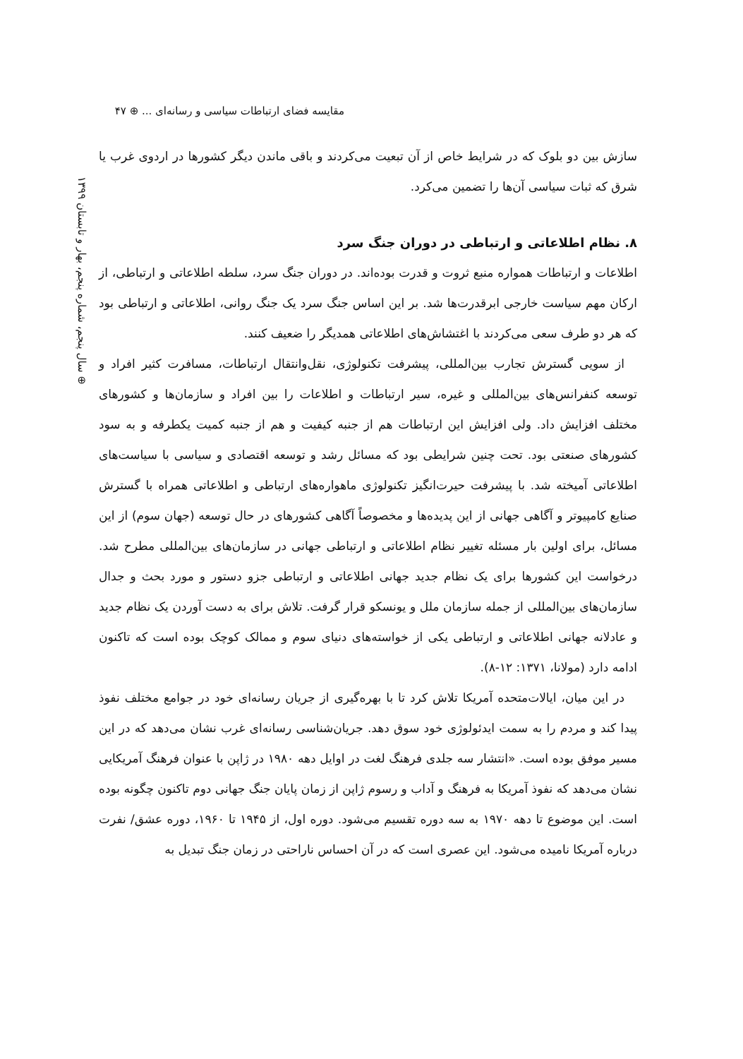مقایسه فضای ارتباطات سیاسی و رسانه‌ای ... ⊕ ۴۷
⊕ سال پنجم، شماره پنجم، بهار و تابستان ۱۳۹۹
سازش بین دو بلوک که در شرایط خاص از آن تبعیت می‌کردند و باقی ماندن دیگر کشورها در اردوی غرب یا شرق که ثبات سیاسی آن‌ها را تضمین می‌کرد.
۸. نظام اطلاعاتی و ارتباطی در دوران جنگ سرد
اطلاعات و ارتباطات همواره منبع ثروت و قدرت بوده‌اند. در دوران جنگ سرد، سلطه اطلاعاتی و ارتباطی، از ارکان مهم سیاست خارجی ابرقدرت‌ها شد. بر این اساس جنگ سرد یک جنگ روانی، اطلاعاتی و ارتباطی بود که هر دو طرف سعی می‌کردند با اغتشاش‌های اطلاعاتی همدیگر را ضعیف کنند.
از سویی گسترش تجارب بین‌المللی، پیشرفت تکنولوژی، نقل‌وانتقال ارتباطات، مسافرت کثیر افراد و توسعه کنفرانس‌های بین‌المللی و غیره، سیر ارتباطات و اطلاعات را بین افراد و سازمان‌ها و کشورهای مختلف افزایش داد. ولی افزایش این ارتباطات هم از جنبه کیفیت و هم از جنبه کمیت یکطرفه و به سود کشورهای صنعتی بود. تحت چنین شرایطی بود که مسائل رشد و توسعه اقتصادی و سیاسی با سیاست‌های اطلاعاتی آمیخته شد. با پیشرفت حیرت‌انگیز تکنولوژی ماهواره‌های ارتباطی و اطلاعاتی همراه با گسترش صنایع کامپیوتر و آگاهی جهانی از این پدیده‌ها و مخصوصاً آگاهی کشورهای در حال توسعه (جهان سوم) از این مسائل، برای اولین بار مسئله تغییر نظام اطلاعاتی و ارتباطی جهانی در سازمان‌های بین‌المللی مطرح شد. درخواست این کشورها برای یک نظام جدید جهانی اطلاعاتی و ارتباطی جزو دستور و مورد بحث و جدال سازمان‌های بین‌المللی از جمله سازمان ملل و یونسکو قرار گرفت. تلاش برای به دست آوردن یک نظام جدید و عادلانه جهانی اطلاعاتی و ارتباطی یکی از خواسته‌های دنیای سوم و ممالک کوچک بوده است که تاکنون ادامه دارد (مولانا، ۱۳۷۱: ۱۲-۸).
در این میان، ایالات‌متحده آمریکا تلاش کرد تا با بهره‌گیری از جریان رسانه‌ای خود در جوامع مختلف نفوذ پیدا کند و مردم را به سمت ایدئولوژی خود سوق دهد. جریان‌شناسی رسانه‌ای غرب نشان می‌دهد که در این مسیر موفق بوده است. «انتشار سه جلدی فرهنگ لغت در اوایل دهه ۱۹۸۰ در ژاپن با عنوان فرهنگ آمریکایی نشان می‌دهد که نفوذ آمریکا به فرهنگ و آداب و رسوم ژاپن از زمان پایان جنگ جهانی دوم تاکنون چگونه بوده است. این موضوع تا دهه ۱۹۷۰ به سه دوره تقسیم می‌شود. دوره اول، از ۱۹۴۵ تا ۱۹۶۰، دوره عشق/ نفرت درباره آمریکا نامیده می‌شود. این عصری است که در آن احساس ناراحتی در زمان جنگ تبدیل به